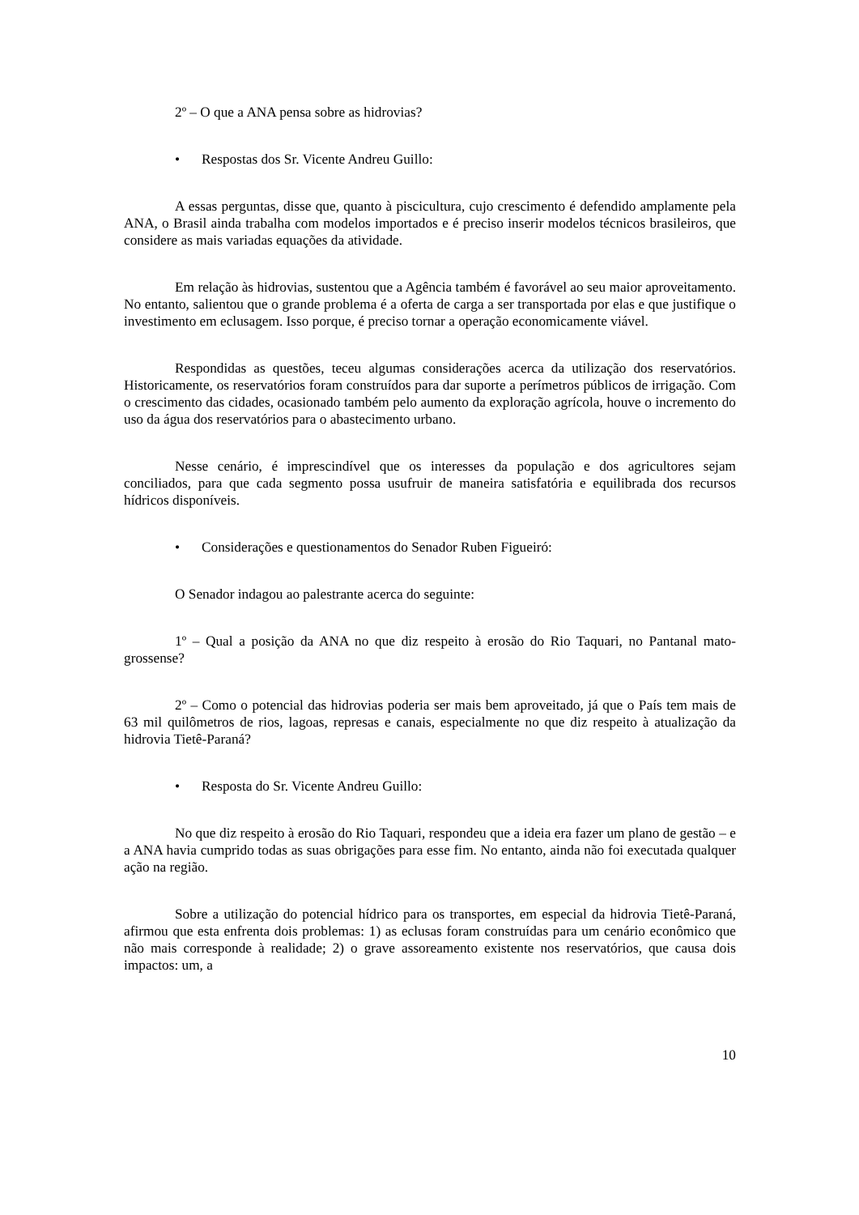2º – O que a ANA pensa sobre as hidrovias?
• Respostas dos Sr. Vicente Andreu Guillo:
A essas perguntas, disse que, quanto à piscicultura, cujo crescimento é defendido amplamente pela ANA, o Brasil ainda trabalha com modelos importados e é preciso inserir modelos técnicos brasileiros, que considere as mais variadas equações da atividade.
Em relação às hidrovias, sustentou que a Agência também é favorável ao seu maior aproveitamento. No entanto, salientou que o grande problema é a oferta de carga a ser transportada por elas e que justifique o investimento em eclusagem. Isso porque, é preciso tornar a operação economicamente viável.
Respondidas as questões, teceu algumas considerações acerca da utilização dos reservatórios. Historicamente, os reservatórios foram construídos para dar suporte a perímetros públicos de irrigação. Com o crescimento das cidades, ocasionado também pelo aumento da exploração agrícola, houve o incremento do uso da água dos reservatórios para o abastecimento urbano.
Nesse cenário, é imprescindível que os interesses da população e dos agricultores sejam conciliados, para que cada segmento possa usufruir de maneira satisfatória e equilibrada dos recursos hídricos disponíveis.
• Considerações e questionamentos do Senador Ruben Figueiró:
O Senador indagou ao palestrante acerca do seguinte:
1º – Qual a posição da ANA no que diz respeito à erosão do Rio Taquari, no Pantanal mato-grossense?
2º – Como o potencial das hidrovias poderia ser mais bem aproveitado, já que o País tem mais de 63 mil quilômetros de rios, lagoas, represas e canais, especialmente no que diz respeito à atualização da hidrovia Tietê-Paraná?
• Resposta do Sr. Vicente Andreu Guillo:
No que diz respeito à erosão do Rio Taquari, respondeu que a ideia era fazer um plano de gestão – e a ANA havia cumprido todas as suas obrigações para esse fim. No entanto, ainda não foi executada qualquer ação na região.
Sobre a utilização do potencial hídrico para os transportes, em especial da hidrovia Tietê-Paraná, afirmou que esta enfrenta dois problemas: 1) as eclusas foram construídas para um cenário econômico que não mais corresponde à realidade; 2) o grave assoreamento existente nos reservatórios, que causa dois impactos: um, a
10